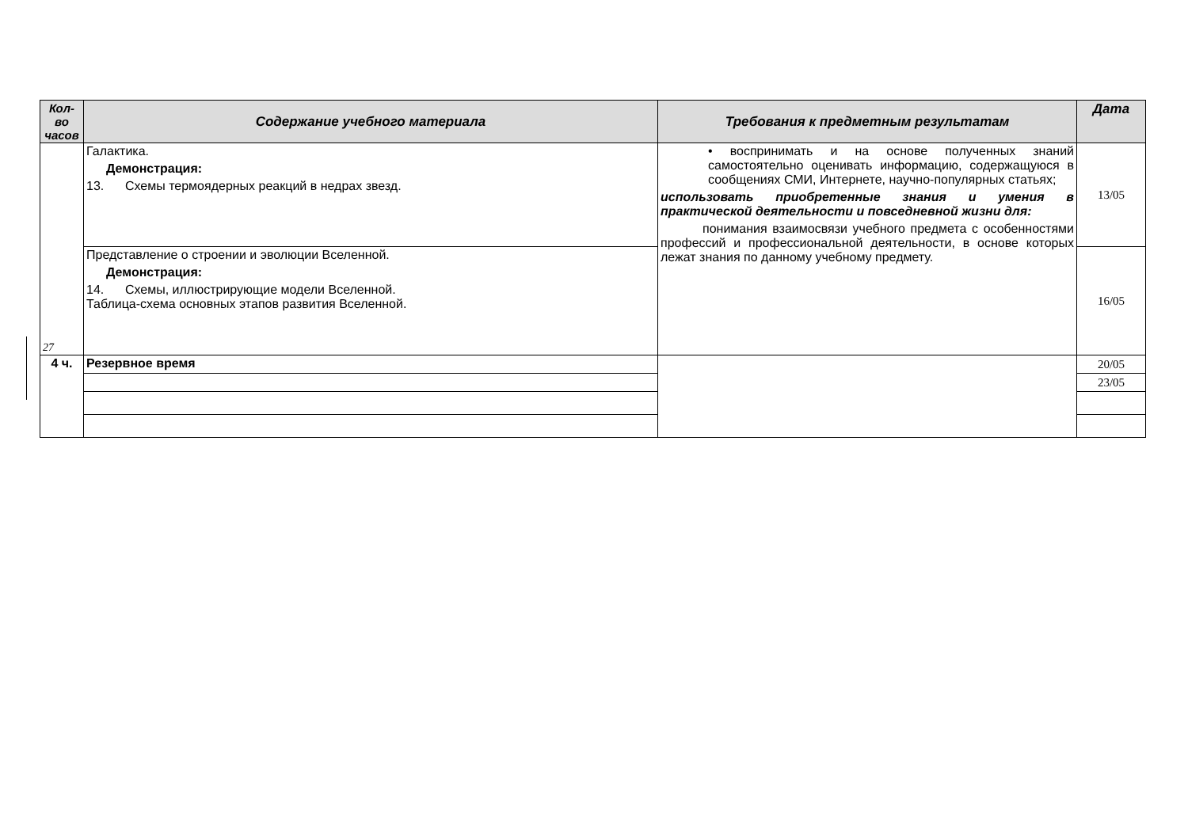| Кол-во часов | Содержание учебного материала | Требования к предметным результатам | Дата |
| --- | --- | --- | --- |
| 27 | Галактика. Демонстрация: 13. Схемы термоядерных реакций в недрах звезд. | • воспринимать и на основе полученных знаний самостоятельно оценивать информацию, содержащуюся в сообщениях СМИ, Интернете, научно-популярных статьях; использовать приобретенные знания и умения в практической деятельности и повседневной жизни для: понимания взаимосвязи учебного предмета с особенностями профессий и профессиональной деятельности, в основе которых лежат знания по данному учебному предмету. | 13/05 |
| | Представление о строении и эволюции Вселенной. Демонстрация: 14. Схемы, иллюстрирующие модели Вселенной. Таблица-схема основных этапов развития Вселенной. | | 16/05 |
| 4 ч. | Резервное время | | 20/05 |
| | | | 23/05 |